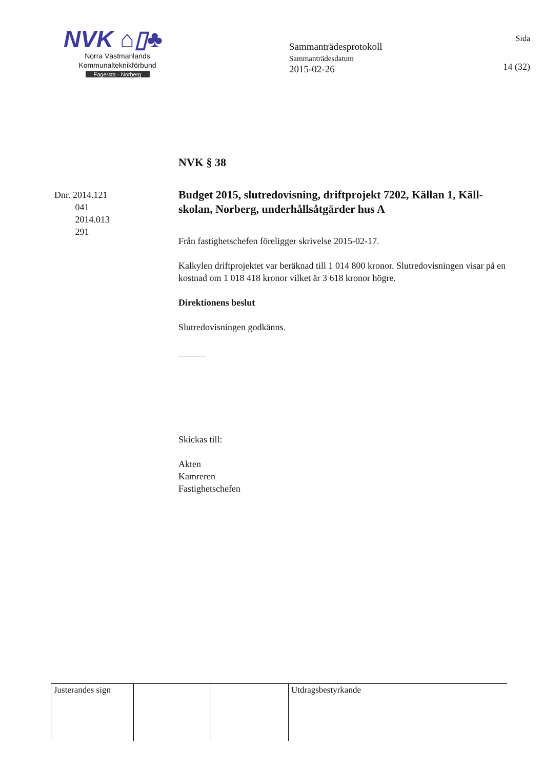NVK ⌂▯♣
Norra Västmanlands
Kommunalteknikförbund
Fagersta - Norberg
Sammanträdesprotokoll
Sammanträdesdatum
2015-02-26
Sida
14 (32)
Dnr. 2014.121
041
2014.013
291
NVK § 38
Budget 2015, slutredovisning, driftprojekt 7202, Källan 1, Käll-skolan, Norberg, underhållsåtgärder hus A
Från fastighetschefen föreligger skrivelse 2015-02-17.
Kalkylen driftprojektet var beräknad till 1 014 800 kronor. Slutredovisningen visar på en kostnad om 1 018 418 kronor vilket är 3 618 kronor högre.
Direktionens beslut
Slutredovisningen godkänns.
Skickas till:
Akten
Kamreren
Fastighetschefen
| Justerandes sign | | | Utdragsbestyrkande |